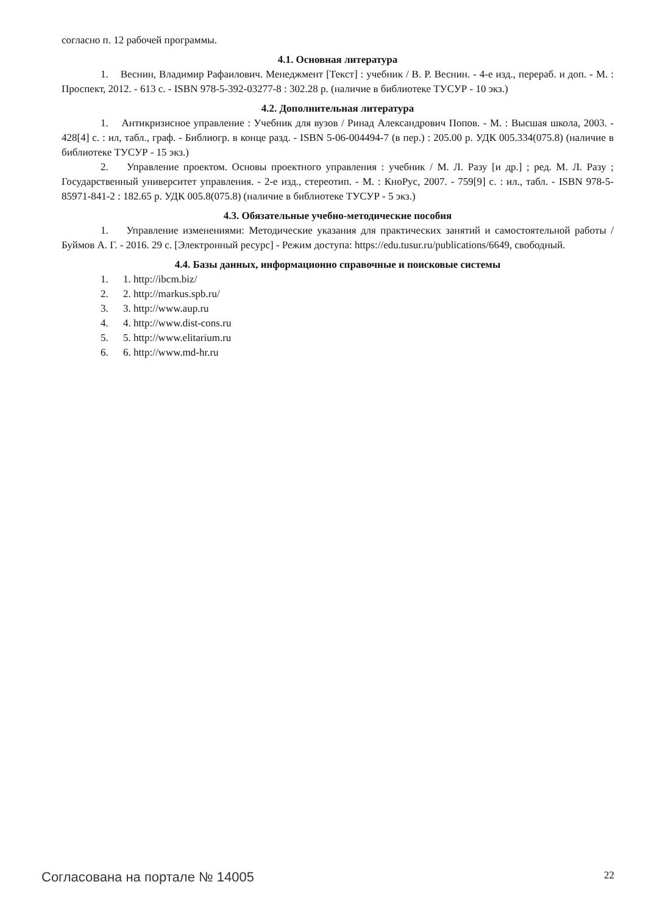согласно п. 12 рабочей программы.
4.1. Основная литература
1. Веснин, Владимир Рафаилович. Менеджмент [Текст] : учебник / В. Р. Веснин. - 4-е изд., перераб. и доп. - М. : Проспект, 2012. - 613 с. - ISBN 978-5-392-03277-8 : 302.28 р. (наличие в библиотеке ТУСУР - 10 экз.)
4.2. Дополнительная литература
1. Антикризисное управление : Учебник для вузов / Ринад Александрович Попов. - М. : Высшая школа, 2003. - 428[4] с. : ил, табл., граф. - Библиогр. в конце разд. - ISBN 5-06-004494-7 (в пер.) : 205.00 р. УДК 005.334(075.8) (наличие в библиотеке ТУСУР - 15 экз.)
2. Управление проектом. Основы проектного управления : учебник / М. Л. Разу [и др.] ; ред. М. Л. Разу ; Государственный университет управления. - 2-е изд., стереотип. - М. : КноРус, 2007. - 759[9] с. : ил., табл. - ISBN 978-5-85971-841-2 : 182.65 р. УДК 005.8(075.8) (наличие в библиотеке ТУСУР - 5 экз.)
4.3. Обязательные учебно-методические пособия
1. Управление изменениями: Методические указания для практических занятий и самостоятельной работы / Буймов А. Г. - 2016. 29 с. [Электронный ресурс] - Режим доступа: https://edu.tusur.ru/publications/6649, свободный.
4.4. Базы данных, информационно справочные и поисковые системы
1. 1. http://ibcm.biz/
2. 2. http://markus.spb.ru/
3. 3. http://www.aup.ru
4. 4. http://www.dist-cons.ru
5. 5. http://www.elitarium.ru
6. 6. http://www.md-hr.ru
Согласована на портале № 14005
22